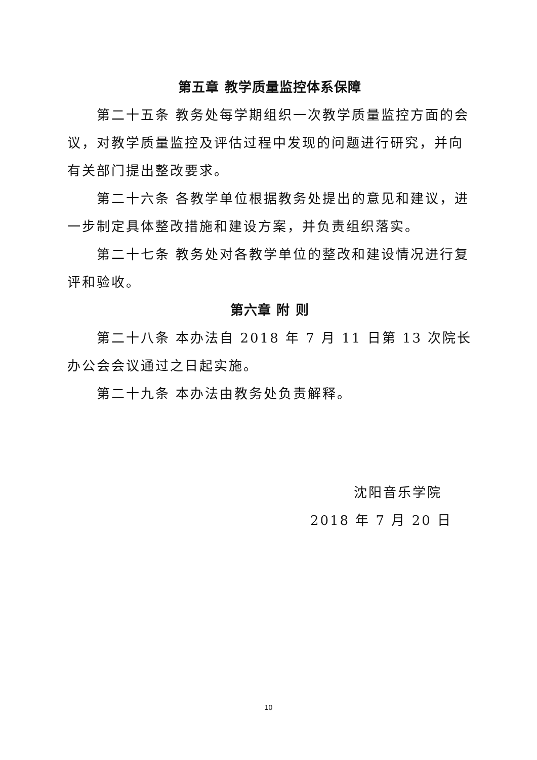第五章 教学质量监控体系保障
第二十五条 教务处每学期组织一次教学质量监控方面的会议，对教学质量监控及评估过程中发现的问题进行研究，并向有关部门提出整改要求。
第二十六条 各教学单位根据教务处提出的意见和建议，进一步制定具体整改措施和建设方案，并负责组织落实。
第二十七条 教务处对各教学单位的整改和建设情况进行复评和验收。
第六章 附 则
第二十八条 本办法自 2018 年 7 月 11 日第 13 次院长办公会会议通过之日起实施。
第二十九条 本办法由教务处负责解释。
沈阳音乐学院
2018 年 7 月 20 日
10